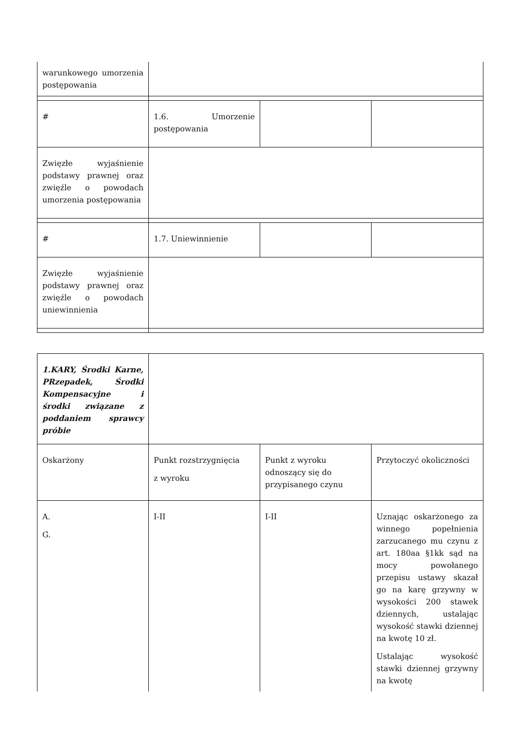| warunkowego umorzenia postępowania | | | |
| # | 1.6. Umorzenie postępowania | | |
| Zwięzłe wyjaśnienie podstawy prawnej oraz zwięźle o powodach umorzenia postępowania | | | |
| # | 1.7. Uniewinnienie | | |
| Zwięzłe wyjaśnienie podstawy prawnej oraz zwięźle o powodach uniewinnienia | | | |
| 1.KARY, Środki Karne, PRzepadek, Środki Kompensacyjne i środki związane z poddaniem sprawcy próbie | | | |
| Oskarżony | Punkt rozstrzygnięcia z wyroku | Punkt z wyroku odnoszący się do przypisanego czynu | Przytoczyć okoliczności |
| A. G. | I-II | I-II | Uznając oskarżonego za winnego popełnienia zarzucanego mu czynu z art. 180aa §1kk sąd na mocy powołanego przepisu ustawy skazał go na karę grzywny w wysokości 200 stawek dziennych, ustalając wysokość stawki dziennej na kwotę 10 zł. Ustalając wysokość stawki dziennej grzywny na kwotę |